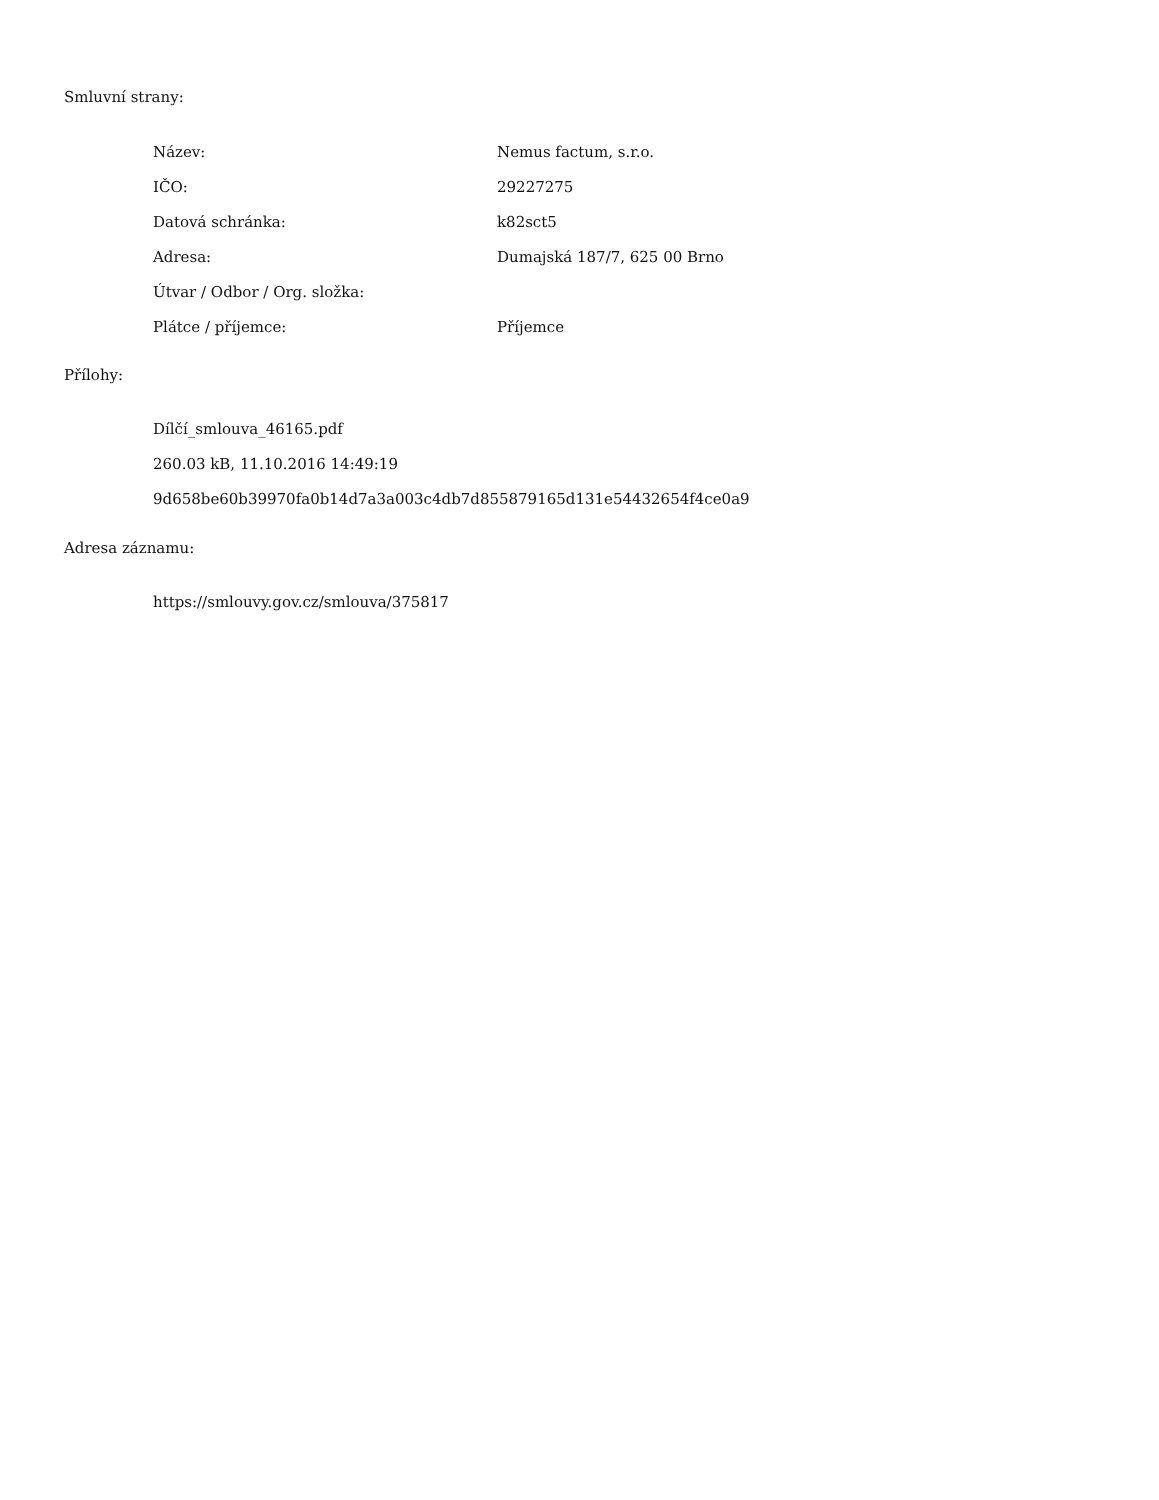Smluvní strany:
| Název: | Nemus factum, s.r.o. |
| IČO: | 29227275 |
| Datová schránka: | k82sct5 |
| Adresa: | Dumajská 187/7, 625 00 Brno |
| Útvar / Odbor / Org. složka: | |
| Plátce / příjemce: | Příjemce |
Přílohy:
Dílčí_smlouva_46165.pdf
260.03 kB, 11.10.2016 14:49:19
9d658be60b39970fa0b14d7a3a003c4db7d855879165d131e54432654f4ce0a9
Adresa záznamu:
https://smlouvy.gov.cz/smlouva/375817